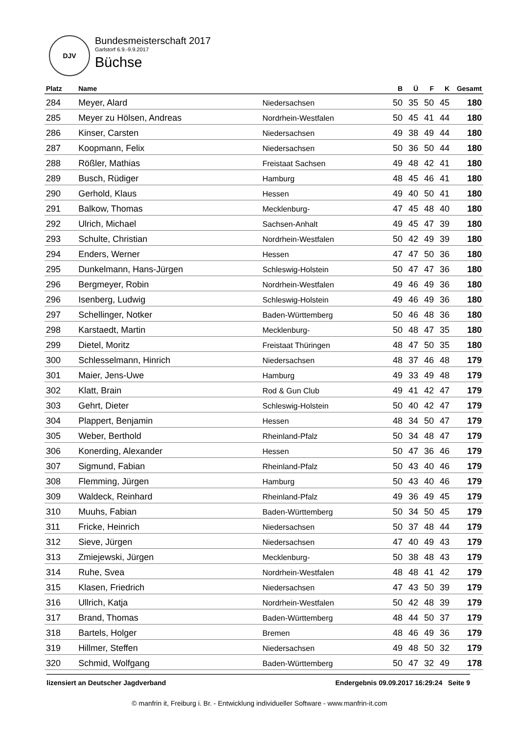DJV
Bundesmeisterschaft 2017
Garlstorf 6.9.-9.9.2017
Büchse
| Platz | Name | | B | Ü | F | K | Gesamt |
| --- | --- | --- | --- | --- | --- | --- | --- |
| 284 | Meyer, Alard | Niedersachsen | 50 | 35 | 50 | 45 | 180 |
| 285 | Meyer zu Hölsen, Andreas | Nordrhein-Westfalen | 50 | 45 | 41 | 44 | 180 |
| 286 | Kinser, Carsten | Niedersachsen | 49 | 38 | 49 | 44 | 180 |
| 287 | Koopmann, Felix | Niedersachsen | 50 | 36 | 50 | 44 | 180 |
| 288 | Rößler, Mathias | Freistaat Sachsen | 49 | 48 | 42 | 41 | 180 |
| 289 | Busch, Rüdiger | Hamburg | 48 | 45 | 46 | 41 | 180 |
| 290 | Gerhold, Klaus | Hessen | 49 | 40 | 50 | 41 | 180 |
| 291 | Balkow, Thomas | Mecklenburg- | 47 | 45 | 48 | 40 | 180 |
| 292 | Ulrich, Michael | Sachsen-Anhalt | 49 | 45 | 47 | 39 | 180 |
| 293 | Schulte, Christian | Nordrhein-Westfalen | 50 | 42 | 49 | 39 | 180 |
| 294 | Enders, Werner | Hessen | 47 | 47 | 50 | 36 | 180 |
| 295 | Dunkelmann, Hans-Jürgen | Schleswig-Holstein | 50 | 47 | 47 | 36 | 180 |
| 296 | Bergmeyer, Robin | Nordrhein-Westfalen | 49 | 46 | 49 | 36 | 180 |
| 296 | Isenberg, Ludwig | Schleswig-Holstein | 49 | 46 | 49 | 36 | 180 |
| 297 | Schellinger, Notker | Baden-Württemberg | 50 | 46 | 48 | 36 | 180 |
| 298 | Karstaedt, Martin | Mecklenburg- | 50 | 48 | 47 | 35 | 180 |
| 299 | Dietel, Moritz | Freistaat Thüringen | 48 | 47 | 50 | 35 | 180 |
| 300 | Schlesselmann, Hinrich | Niedersachsen | 48 | 37 | 46 | 48 | 179 |
| 301 | Maier, Jens-Uwe | Hamburg | 49 | 33 | 49 | 48 | 179 |
| 302 | Klatt, Brain | Rod & Gun Club | 49 | 41 | 42 | 47 | 179 |
| 303 | Gehrt, Dieter | Schleswig-Holstein | 50 | 40 | 42 | 47 | 179 |
| 304 | Plappert, Benjamin | Hessen | 48 | 34 | 50 | 47 | 179 |
| 305 | Weber, Berthold | Rheinland-Pfalz | 50 | 34 | 48 | 47 | 179 |
| 306 | Konerding, Alexander | Hessen | 50 | 47 | 36 | 46 | 179 |
| 307 | Sigmund, Fabian | Rheinland-Pfalz | 50 | 43 | 40 | 46 | 179 |
| 308 | Flemming, Jürgen | Hamburg | 50 | 43 | 40 | 46 | 179 |
| 309 | Waldeck, Reinhard | Rheinland-Pfalz | 49 | 36 | 49 | 45 | 179 |
| 310 | Muuhs, Fabian | Baden-Württemberg | 50 | 34 | 50 | 45 | 179 |
| 311 | Fricke, Heinrich | Niedersachsen | 50 | 37 | 48 | 44 | 179 |
| 312 | Sieve, Jürgen | Niedersachsen | 47 | 40 | 49 | 43 | 179 |
| 313 | Zmiejewski, Jürgen | Mecklenburg- | 50 | 38 | 48 | 43 | 179 |
| 314 | Ruhe, Svea | Nordrhein-Westfalen | 48 | 48 | 41 | 42 | 179 |
| 315 | Klasen, Friedrich | Niedersachsen | 47 | 43 | 50 | 39 | 179 |
| 316 | Ullrich, Katja | Nordrhein-Westfalen | 50 | 42 | 48 | 39 | 179 |
| 317 | Brand, Thomas | Baden-Württemberg | 48 | 44 | 50 | 37 | 179 |
| 318 | Bartels, Holger | Bremen | 48 | 46 | 49 | 36 | 179 |
| 319 | Hillmer, Steffen | Niedersachsen | 49 | 48 | 50 | 32 | 179 |
| 320 | Schmid, Wolfgang | Baden-Württemberg | 50 | 47 | 32 | 49 | 178 |
lizensiert an Deutscher Jagdverband Endergebnis 09.09.2017 16:29:24 Seite 9
© manfrin it, Freiburg i. Br. - Entwicklung individueller Software - www.manfrin-it.com